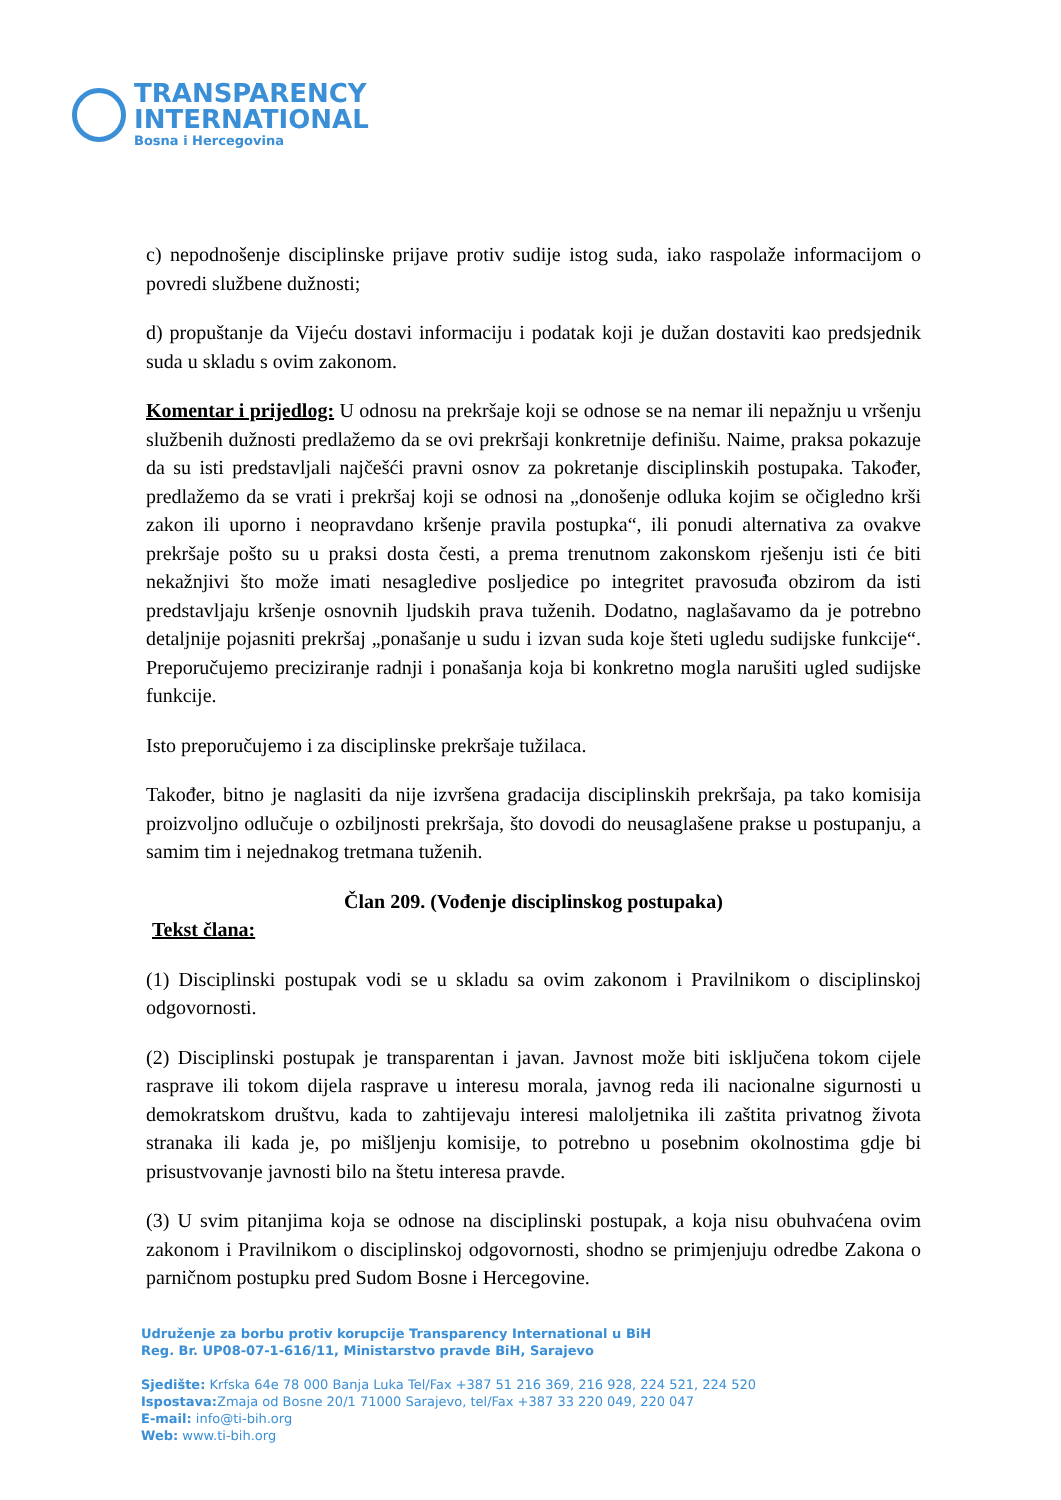TRANSPARENCY
INTERNATIONAL
Bosna i Hercegovina
c) nepodnošenje disciplinske prijave protiv sudije istog suda, iako raspolaže informacijom o povredi službene dužnosti;
d) propuštanje da Vijeću dostavi informaciju i podatak koji je dužan dostaviti kao predsjednik suda u skladu s ovim zakonom.
Komentar i prijedlog: U odnosu na prekršaje koji se odnose se na nemar ili nepažnju u vršenju službenih dužnosti predlažemo da se ovi prekršaji konkretnije definišu. Naime, praksa pokazuje da su isti predstavljali najčešći pravni osnov za pokretanje disciplinskih postupaka. Također, predlažemo da se vrati i prekršaj koji se odnosi na „donošenje odluka kojim se očigledno krši zakon ili uporno i neopravdano kršenje pravila postupka“, ili ponudi alternativa za ovakve prekršaje pošto su u praksi dosta česti, a prema trenutnom zakonskom rješenju isti će biti nekažnjivi što može imati nesagledive posljedice po integritet pravosuđa obzirom da isti predstavljaju kršenje osnovnih ljudskih prava tuženih. Dodatno, naglašavamo da je potrebno detaljnije pojasniti prekršaj „ponašanje u sudu i izvan suda koje šteti ugledu sudijske funkcije“. Preporučujemo preciziranje radnji i ponašanja koja bi konkretno mogla narušiti ugled sudijske funkcije.
Isto preporučujemo i za disciplinske prekršaje tužilaca.
Također, bitno je naglasiti da nije izvršena gradacija disciplinskih prekršaja, pa tako komisija proizvoljno odlučuje o ozbiljnosti prekršaja, što dovodi do neusaglašene prakse u postupanju, a samim tim i nejednakog tretmana tuženih.
Član 209. (Vođenje disciplinskog postupaka)
Tekst člana:
(1) Disciplinski postupak vodi se u skladu sa ovim zakonom i Pravilnikom o disciplinskoj odgovornosti.
(2) Disciplinski postupak je transparentan i javan. Javnost može biti isključena tokom cijele rasprave ili tokom dijela rasprave u interesu morala, javnog reda ili nacionalne sigurnosti u demokratskom društvu, kada to zahtijevaju interesi maloljetnika ili zaštita privatnog života stranaka ili kada je, po mišljenju komisije, to potrebno u posebnim okolnostima gdje bi prisustvovanje javnosti bilo na štetu interesa pravde.
(3) U svim pitanjima koja se odnose na disciplinski postupak, a koja nisu obuhvaćena ovim zakonom i Pravilnikom o disciplinskoj odgovornosti, shodno se primjenjuju odredbe Zakona o parničnom postupku pred Sudom Bosne i Hercegovine.
Udruženje za borbu protiv korupcije Transparency International u BiH
Reg. Br. UP08-07-1-616/11, Ministarstvo pravde BiH, Sarajevo
Sjedište: Krfska 64e 78 000 Banja Luka Tel/Fax +387 51 216 369, 216 928, 224 521, 224 520
Ispostava: Zmaja od Bosne 20/1 71000 Sarajevo, tel/Fax +387 33 220 049, 220 047
E-mail: info@ti-bih.org
Web: www.ti-bih.org